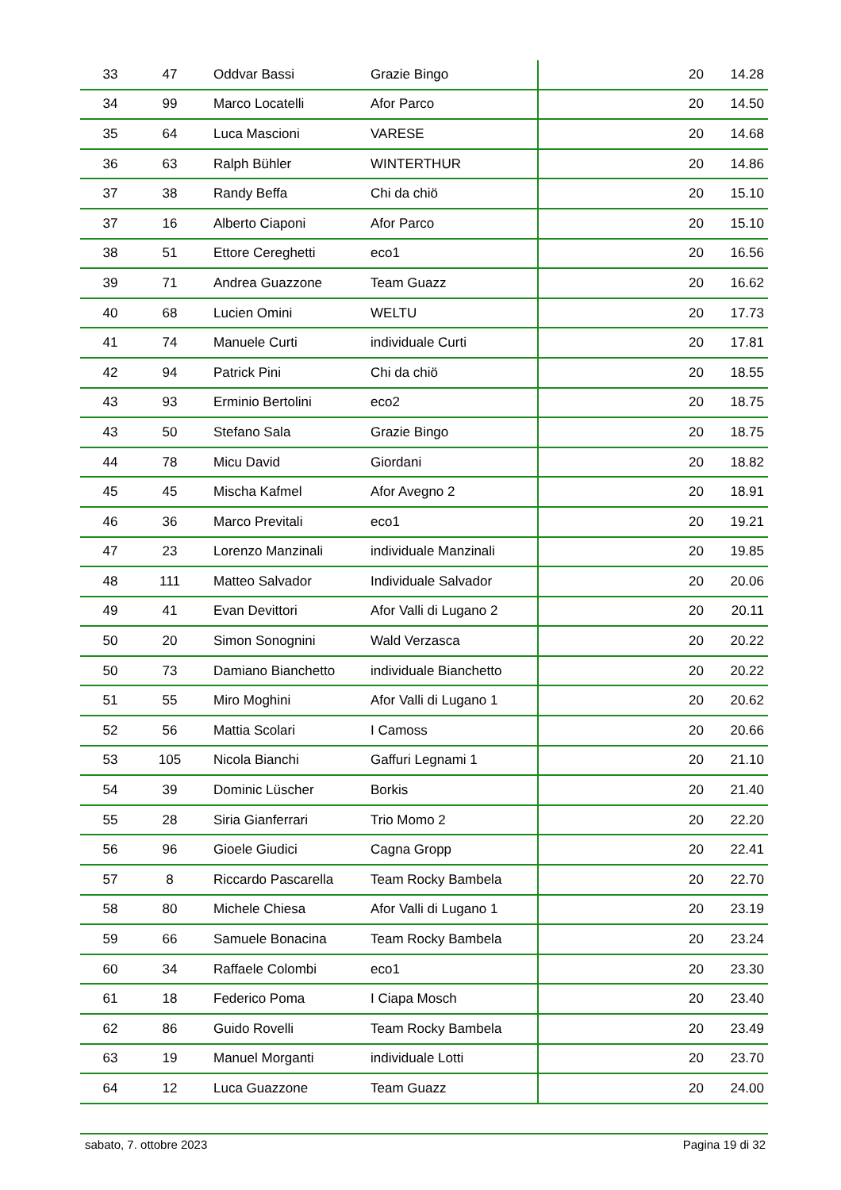| 33 | 47 | Oddvar Bassi | Grazie Bingo | 20 | 14.28 |
| 34 | 99 | Marco Locatelli | Afor Parco | 20 | 14.50 |
| 35 | 64 | Luca Mascioni | VARESE | 20 | 14.68 |
| 36 | 63 | Ralph Bühler | WINTERTHUR | 20 | 14.86 |
| 37 | 38 | Randy Beffa | Chi da chiö | 20 | 15.10 |
| 37 | 16 | Alberto Ciaponi | Afor Parco | 20 | 15.10 |
| 38 | 51 | Ettore Cereghetti | eco1 | 20 | 16.56 |
| 39 | 71 | Andrea Guazzone | Team Guazz | 20 | 16.62 |
| 40 | 68 | Lucien Omini | WELTU | 20 | 17.73 |
| 41 | 74 | Manuele Curti | individuale Curti | 20 | 17.81 |
| 42 | 94 | Patrick Pini | Chi da chiö | 20 | 18.55 |
| 43 | 93 | Erminio Bertolini | eco2 | 20 | 18.75 |
| 43 | 50 | Stefano Sala | Grazie Bingo | 20 | 18.75 |
| 44 | 78 | Micu David | Giordani | 20 | 18.82 |
| 45 | 45 | Mischa Kafmel | Afor Avegno 2 | 20 | 18.91 |
| 46 | 36 | Marco Previtali | eco1 | 20 | 19.21 |
| 47 | 23 | Lorenzo Manzinali | individuale Manzinali | 20 | 19.85 |
| 48 | 111 | Matteo Salvador | Individuale Salvador | 20 | 20.06 |
| 49 | 41 | Evan Devittori | Afor Valli di Lugano 2 | 20 | 20.11 |
| 50 | 20 | Simon Sonognini | Wald Verzasca | 20 | 20.22 |
| 50 | 73 | Damiano Bianchetto | individuale Bianchetto | 20 | 20.22 |
| 51 | 55 | Miro Moghini | Afor Valli di Lugano 1 | 20 | 20.62 |
| 52 | 56 | Mattia Scolari | I Camoss | 20 | 20.66 |
| 53 | 105 | Nicola Bianchi | Gaffuri Legnami 1 | 20 | 21.10 |
| 54 | 39 | Dominic Lüscher | Borkis | 20 | 21.40 |
| 55 | 28 | Siria Gianferrari | Trio Momo 2 | 20 | 22.20 |
| 56 | 96 | Gioele Giudici | Cagna Gropp | 20 | 22.41 |
| 57 | 8 | Riccardo Pascarella | Team Rocky Bambela | 20 | 22.70 |
| 58 | 80 | Michele Chiesa | Afor Valli di Lugano 1 | 20 | 23.19 |
| 59 | 66 | Samuele Bonacina | Team Rocky Bambela | 20 | 23.24 |
| 60 | 34 | Raffaele Colombi | eco1 | 20 | 23.30 |
| 61 | 18 | Federico Poma | I Ciapa Mosch | 20 | 23.40 |
| 62 | 86 | Guido Rovelli | Team Rocky Bambela | 20 | 23.49 |
| 63 | 19 | Manuel Morganti | individuale Lotti | 20 | 23.70 |
| 64 | 12 | Luca Guazzone | Team Guazz | 20 | 24.00 |
sabato, 7. ottobre 2023 Pagina 19 di 32